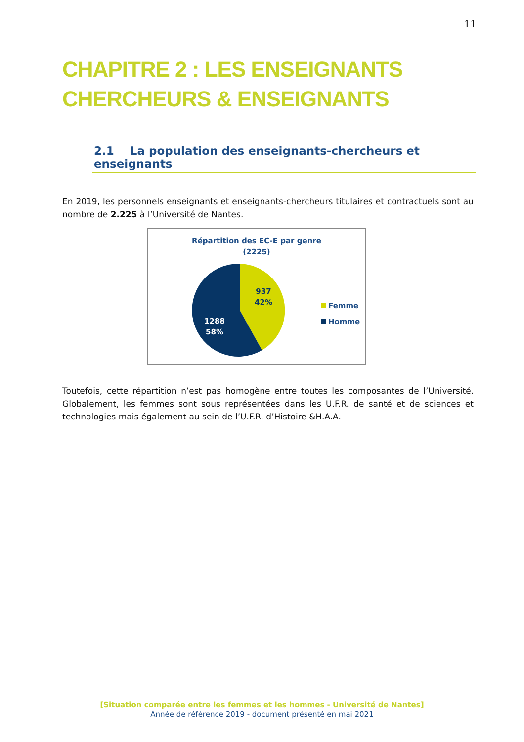11
CHAPITRE 2 : LES ENSEIGNANTS CHERCHEURS & ENSEIGNANTS
2.1 La population des enseignants-chercheurs et enseignants
En 2019, les personnels enseignants et enseignants-chercheurs titulaires et contractuels sont au nombre de 2.225 à l’Université de Nantes.
Répartition des EC-E par genre
(2225)
937
42%
1288
58%
Femme
Homme
Toutefois, cette répartition n’est pas homogène entre toutes les composantes de l’Université. Globalement, les femmes sont sous représentées dans les U.F.R. de santé et de sciences et technologies mais également au sein de l’U.F.R. d’Histoire &H.A.A.
[Situation comparée entre les femmes et les hommes - Université de Nantes]
Année de référence 2019 - document présenté en mai 2021